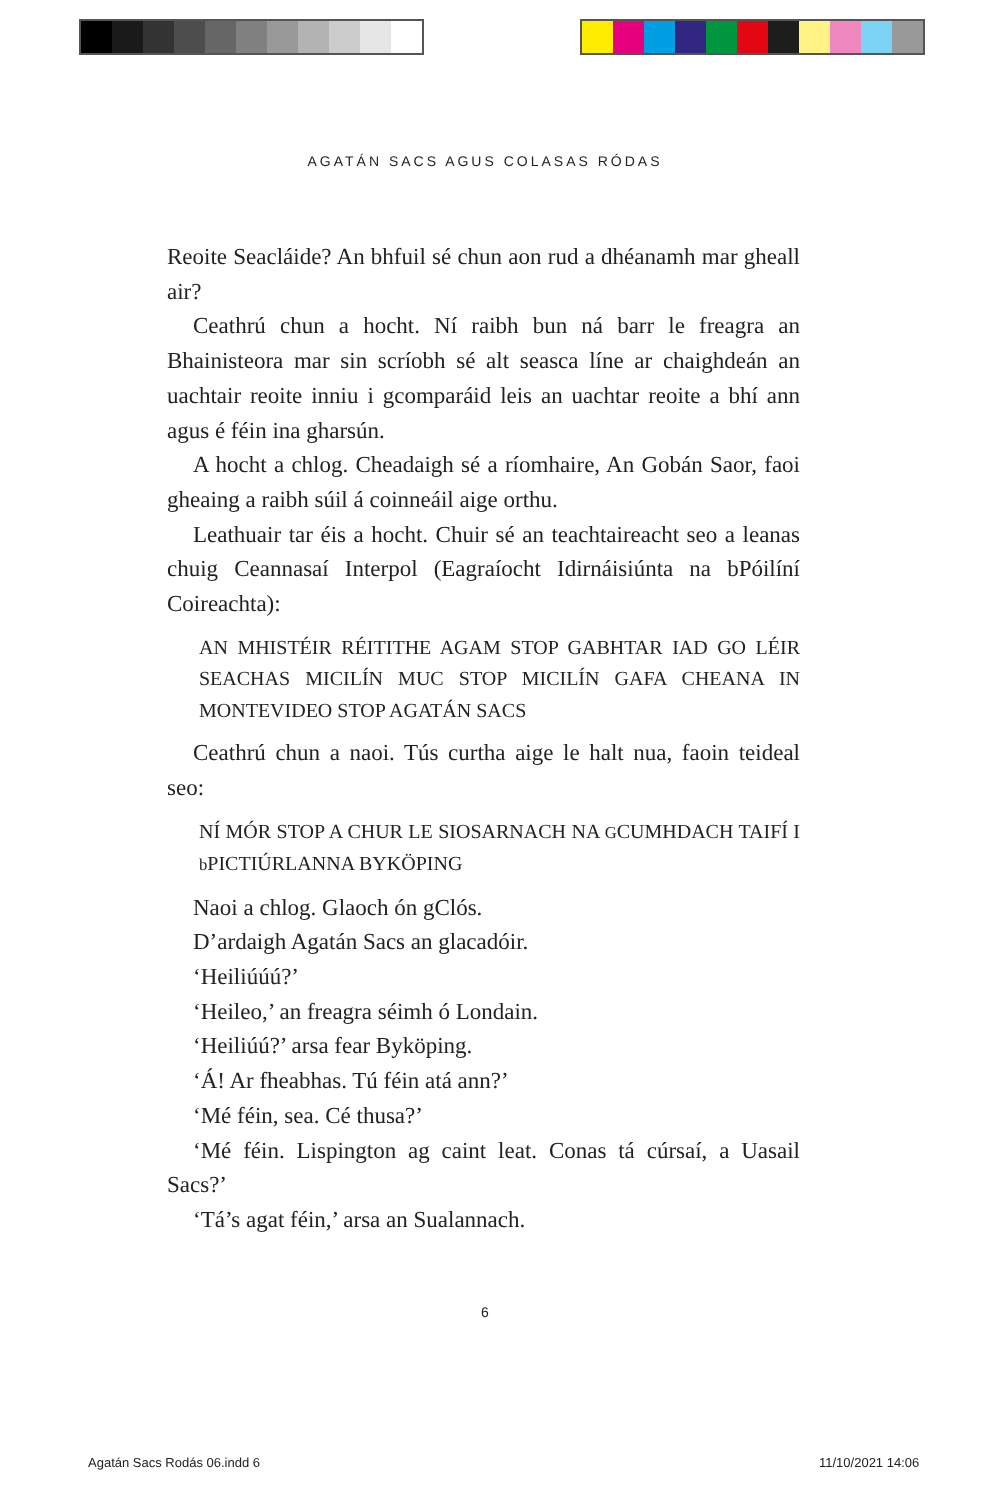AGATÁN SACS AGUS COLASAS RÓDAS
Reoite Seacláide? An bhfuil sé chun aon rud a dhéanamh mar gheall air?
Ceathrú chun a hocht. Ní raibh bun ná barr le freagra an Bhainisteora mar sin scríobh sé alt seasca líne ar chaighdeán an uachtair reoite inniu i gcomparáid leis an uachtar reoite a bhí ann agus é féin ina gharsún.
A hocht a chlog. Cheadaigh sé a ríomhaire, An Gobán Saor, faoi gheaing a raibh súil á coinneáil aige orthu.
Leathuair tar éis a hocht. Chuir sé an teachtaireacht seo a leanas chuig Ceannasaí Interpol (Eagraíocht Idirnáisiúnta na bPóilíní Coireachta):
AN MHISTÉIR RÉITITHE AGAM STOP GABHTAR IAD GO LÉIR SEACHAS MICILÍN MUC STOP MICILÍN GAFA CHEANA IN MONTEVIDEO STOP AGATÁN SACS
Ceathrú chun a naoi. Tús curtha aige le halt nua, faoin teideal seo:
NÍ MÓR STOP A CHUR LE SIOSARNACH NA GCUMHDACH TAIFÍ I b PICTIÚRLANNA BYKÖPING
Naoi a chlog. Glaoch ón gClós.
D’ardaigh Agatán Sacs an glacadóir.
‘Heiliúúú?’
‘Heileo,’ an freagra séimh ó Londain.
‘Heiliúú?’ arsa fear Byköping.
‘Á! Ar fheabhas. Tú féin atá ann?’
‘Mé féin, sea. Cé thusa?’
‘Mé féin. Lispington ag caint leat. Conas tá cúrsaí, a Uasail Sacs?’
‘Tá’s agat féin,’ arsa an Sualannach.
6
Agatán Sacs Rodás 06.indd 6 11/10/2021 14:06